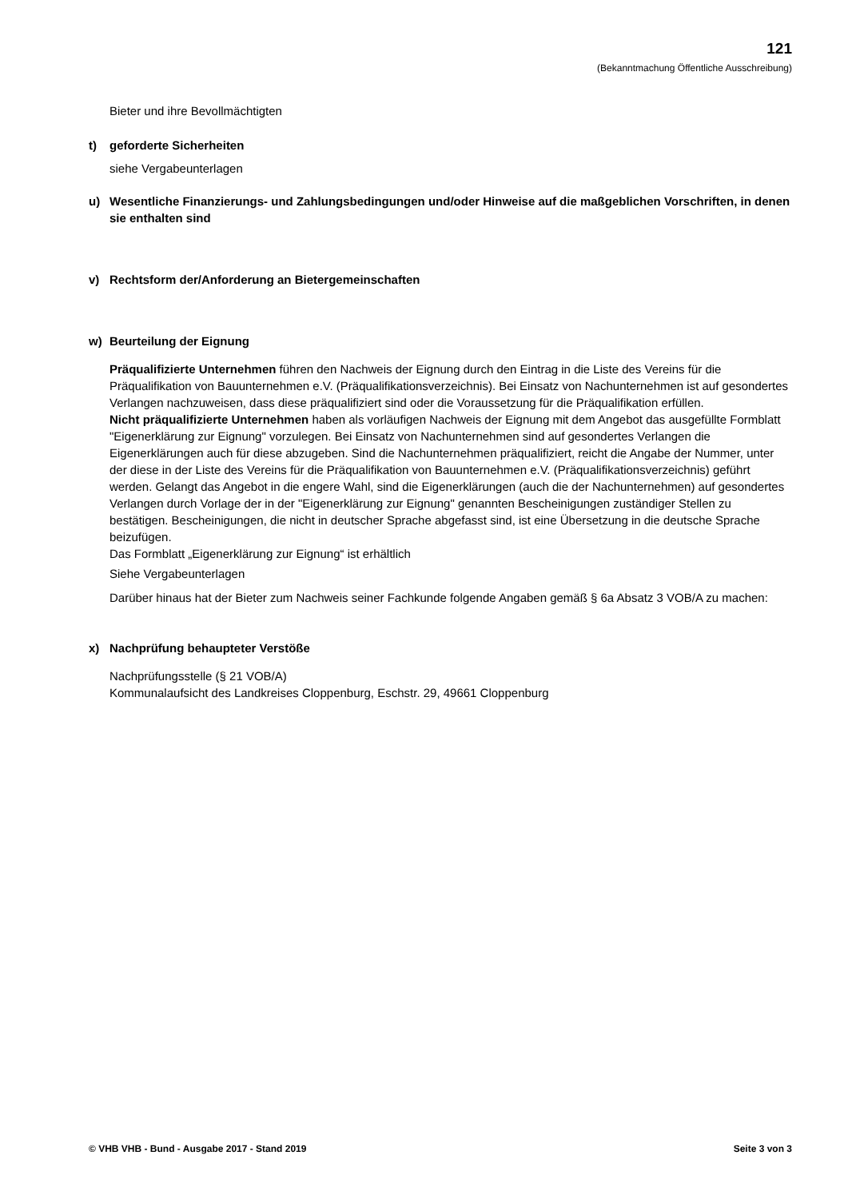121
(Bekanntmachung Öffentliche Ausschreibung)
Bieter und ihre Bevollmächtigten
t) geforderte Sicherheiten
siehe Vergabeunterlagen
u) Wesentliche Finanzierungs- und Zahlungsbedingungen und/oder Hinweise auf die maßgeblichen Vorschriften, in denen sie enthalten sind
v) Rechtsform der/Anforderung an Bietergemeinschaften
w) Beurteilung der Eignung
Präqualifizierte Unternehmen führen den Nachweis der Eignung durch den Eintrag in die Liste des Vereins für die Präqualifikation von Bauunternehmen e.V. (Präqualifikationsverzeichnis). Bei Einsatz von Nachunternehmen ist auf gesondertes Verlangen nachzuweisen, dass diese präqualifiziert sind oder die Voraussetzung für die Präqualifikation erfüllen.
Nicht präqualifizierte Unternehmen haben als vorläufigen Nachweis der Eignung mit dem Angebot das ausgefüllte Formblatt "Eigenerklärung zur Eignung" vorzulegen. Bei Einsatz von Nachunternehmen sind auf gesondertes Verlangen die Eigenerklärungen auch für diese abzugeben. Sind die Nachunternehmen präqualifiziert, reicht die Angabe der Nummer, unter der diese in der Liste des Vereins für die Präqualifikation von Bauunternehmen e.V. (Präqualifikationsverzeichnis) geführt werden. Gelangt das Angebot in die engere Wahl, sind die Eigenerklärungen (auch die der Nachunternehmen) auf gesondertes Verlangen durch Vorlage der in der "Eigenerklärung zur Eignung" genannten Bescheinigungen zuständiger Stellen zu bestätigen. Bescheinigungen, die nicht in deutscher Sprache abgefasst sind, ist eine Übersetzung in die deutsche Sprache beizufügen.
Das Formblatt „Eigenerklärung zur Eignung“ ist erhältlich
Siehe Vergabeunterlagen
Darüber hinaus hat der Bieter zum Nachweis seiner Fachkunde folgende Angaben gemäß § 6a Absatz 3 VOB/A zu machen:
x) Nachprüfung behaupteter Verstöße
Nachprüfungsstelle (§ 21 VOB/A)
Kommunalaufsicht des Landkreises Cloppenburg, Eschstr. 29, 49661 Cloppenburg
© VHB VHB - Bund - Ausgabe 2017 - Stand 2019 Seite 3 von 3